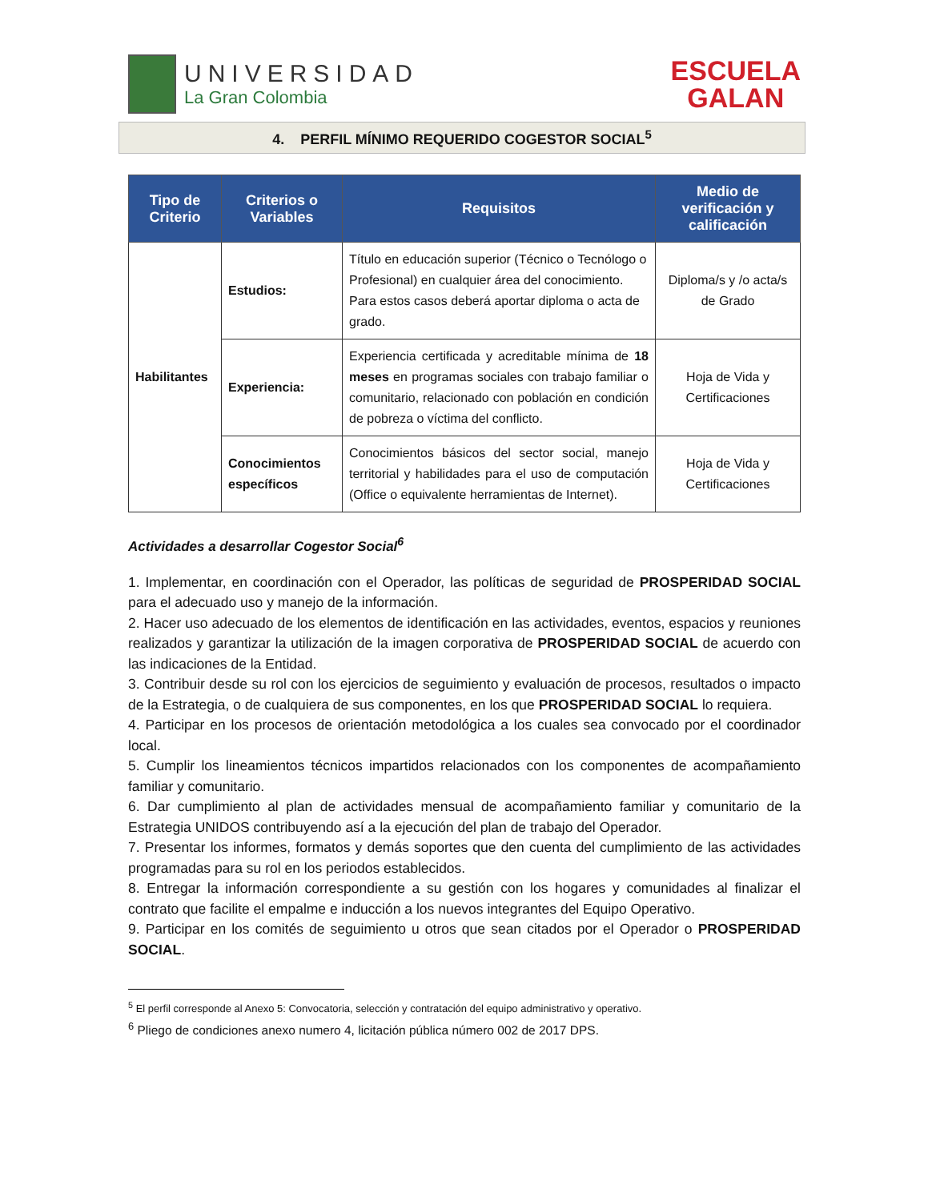UNIVERSIDAD
La Gran Colombia
ESCUELA
GALAN
4. PERFIL MÍNIMO REQUERIDO COGESTOR SOCIAL<sup>5</sup>
| Tipo de Criterio | Criterios o Variables | Requisitos | Medio de verificación y calificación |
| --- | --- | --- | --- |
| Habilitantes | Estudios: | Título en educación superior (Técnico o Tecnólogo o Profesional) en cualquier área del conocimiento. Para estos casos deberá aportar diploma o acta de grado. | Diploma/s y /o acta/s de Grado |
| | Experiencia: | Experiencia certificada y acreditable mínima de 18 meses en programas sociales con trabajo familiar o comunitario, relacionado con población en condición de pobreza o víctima del conflicto. | Hoja de Vida y Certificaciones |
| | Conocimientos específicos | Conocimientos básicos del sector social, manejo territorial y habilidades para el uso de computación (Office o equivalente herramientas de Internet). | Hoja de Vida y Certificaciones |
Actividades a desarrollar Cogestor Social<sup>6</sup>
1. Implementar, en coordinación con el Operador, las políticas de seguridad de PROSPERIDAD SOCIAL para el adecuado uso y manejo de la información.
2. Hacer uso adecuado de los elementos de identificación en las actividades, eventos, espacios y reuniones realizados y garantizar la utilización de la imagen corporativa de PROSPERIDAD SOCIAL de acuerdo con las indicaciones de la Entidad.
3. Contribuir desde su rol con los ejercicios de seguimiento y evaluación de procesos, resultados o impacto de la Estrategia, o de cualquiera de sus componentes, en los que PROSPERIDAD SOCIAL lo requiera.
4. Participar en los procesos de orientación metodológica a los cuales sea convocado por el coordinador local.
5. Cumplir los lineamientos técnicos impartidos relacionados con los componentes de acompañamiento familiar y comunitario.
6. Dar cumplimiento al plan de actividades mensual de acompañamiento familiar y comunitario de la Estrategia UNIDOS contribuyendo así a la ejecución del plan de trabajo del Operador.
7. Presentar los informes, formatos y demás soportes que den cuenta del cumplimiento de las actividades programadas para su rol en los periodos establecidos.
8. Entregar la información correspondiente a su gestión con los hogares y comunidades al finalizar el contrato que facilite el empalme e inducción a los nuevos integrantes del Equipo Operativo.
9. Participar en los comités de seguimiento u otros que sean citados por el Operador o PROSPERIDAD SOCIAL.
<sup>5</sup> El perfil corresponde al Anexo 5: Convocatoria, selección y contratación del equipo administrativo y operativo.
<sup>6</sup> Pliego de condiciones anexo numero 4, licitación pública número 002 de 2017 DPS.